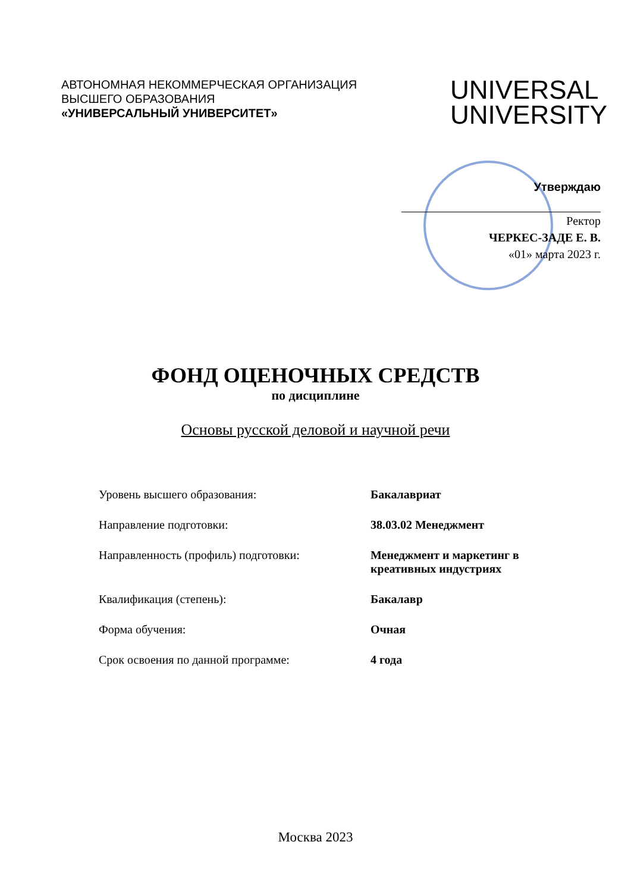АВТОНОМНАЯ НЕКОММЕРЧЕСКАЯ ОРГАНИЗАЦИЯ
ВЫСШЕГО ОБРАЗОВАНИЯ
«УНИВЕРСАЛЬНЫЙ УНИВЕРСИТЕТ»
UNIVERSAL
UNIVERSITY
Утверждаю
Ректор
ЧЕРКЕС-ЗАДЕ Е. В.
«01» марта 2023 г.
ФОНД ОЦЕНОЧНЫХ СРЕДСТВ
по дисциплине
Основы русской деловой и научной речи
Уровень высшего образования: Бакалавриат
Направление подготовки: 38.03.02 Менеджмент
Направленность (профиль) подготовки: Менеджмент и маркетинг в креативных индустриях
Квалификация (степень): Бакалавр
Форма обучения: Очная
Срок освоения по данной программе: 4 года
Москва 2023